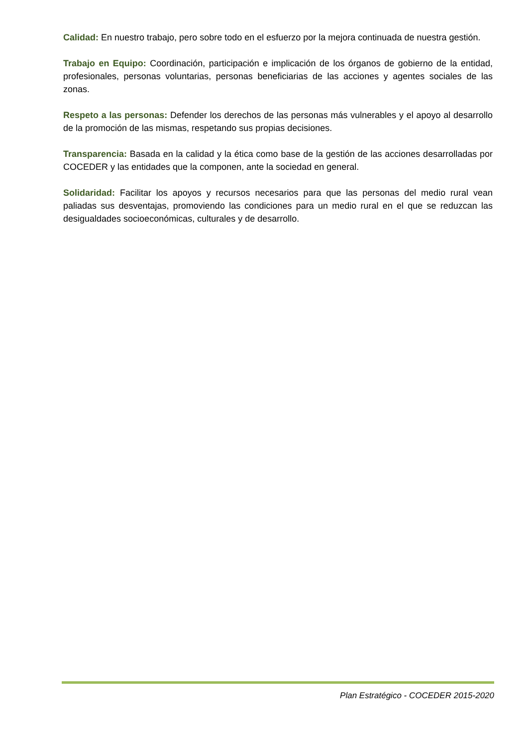Calidad: En nuestro trabajo, pero sobre todo en el esfuerzo por la mejora continuada de nuestra gestión.
Trabajo en Equipo: Coordinación, participación e implicación de los órganos de gobierno de la entidad, profesionales, personas voluntarias, personas beneficiarias de las acciones y agentes sociales de las zonas.
Respeto a las personas: Defender los derechos de las personas más vulnerables y el apoyo al desarrollo de la promoción de las mismas, respetando sus propias decisiones.
Transparencia: Basada en la calidad y la ética como base de la gestión de las acciones desarrolladas por COCEDER y las entidades que la componen, ante la sociedad en general.
Solidaridad: Facilitar los apoyos y recursos necesarios para que las personas del medio rural vean paliadas sus desventajas, promoviendo las condiciones para un medio rural en el que se reduzcan las desigualdades socioeconómicas, culturales y de desarrollo.
Plan Estratégico - COCEDER 2015-2020